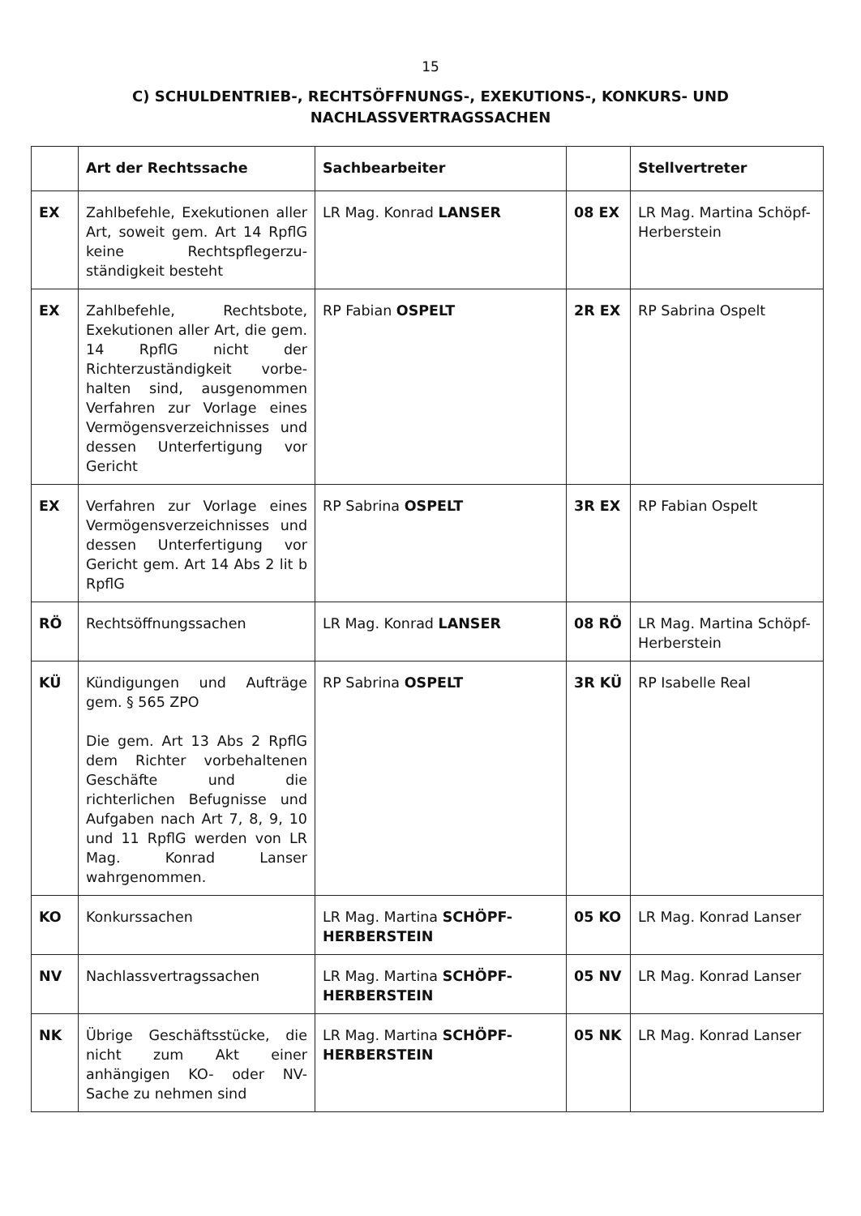15
C) SCHULDENTRIEB-, RECHTSÖFFNUNGS-, EXEKUTIONS-, KONKURS- UND
NACHLASSVERTRAGSSACHEN
| | Art der Rechtssache | Sachbearbeiter | | Stellvertreter |
| --- | --- | --- | --- | --- |
| EX | Zahlbefehle, Exekutionen aller Art, soweit gem. Art 14 RpflG keine Rechtspflegerzu-ständigkeit besteht | LR Mag. Konrad LANSER | 08 EX | LR Mag. Martina Schöpf-Herberstein |
| EX | Zahlbefehle, Rechtsbote, Exekutionen aller Art, die gem. 14 RpflG nicht der Richterzuständigkeit vorbe-halten sind, ausgenommen Verfahren zur Vorlage eines Vermögensverzeichnisses und dessen Unterfertigung vor Gericht | RP Fabian OSPELT | 2R EX | RP Sabrina Ospelt |
| EX | Verfahren zur Vorlage eines Vermögensverzeichnisses und dessen Unterfertigung vor Gericht gem. Art 14 Abs 2 lit b RpflG | RP Sabrina OSPELT | 3R EX | RP Fabian Ospelt |
| RÖ | Rechtsöffnungssachen | LR Mag. Konrad LANSER | 08 RÖ | LR Mag. Martina Schöpf-Herberstein |
| KÜ | Kündigungen und Aufträge gem. § 565 ZPO Die gem. Art 13 Abs 2 RpflG dem Richter vorbehaltenen Geschäfte und die richterlichen Befugnisse und Aufgaben nach Art 7, 8, 9, 10 und 11 RpflG werden von LR Mag. Konrad Lanser wahrgenommen. | RP Sabrina OSPELT | 3R KÜ | RP Isabelle Real |
| KO | Konkurssachen | LR Mag. Martina SCHÖPF-HERBERSTEIN | 05 KO | LR Mag. Konrad Lanser |
| NV | Nachlassvertragssachen | LR Mag. Martina SCHÖPF-HERBERSTEIN | 05 NV | LR Mag. Konrad Lanser |
| NK | Übrige Geschäftsstücke, die nicht zum Akt einer anhängigen KO- oder NV-Sache zu nehmen sind | LR Mag. Martina SCHÖPF-HERBERSTEIN | 05 NK | LR Mag. Konrad Lanser |